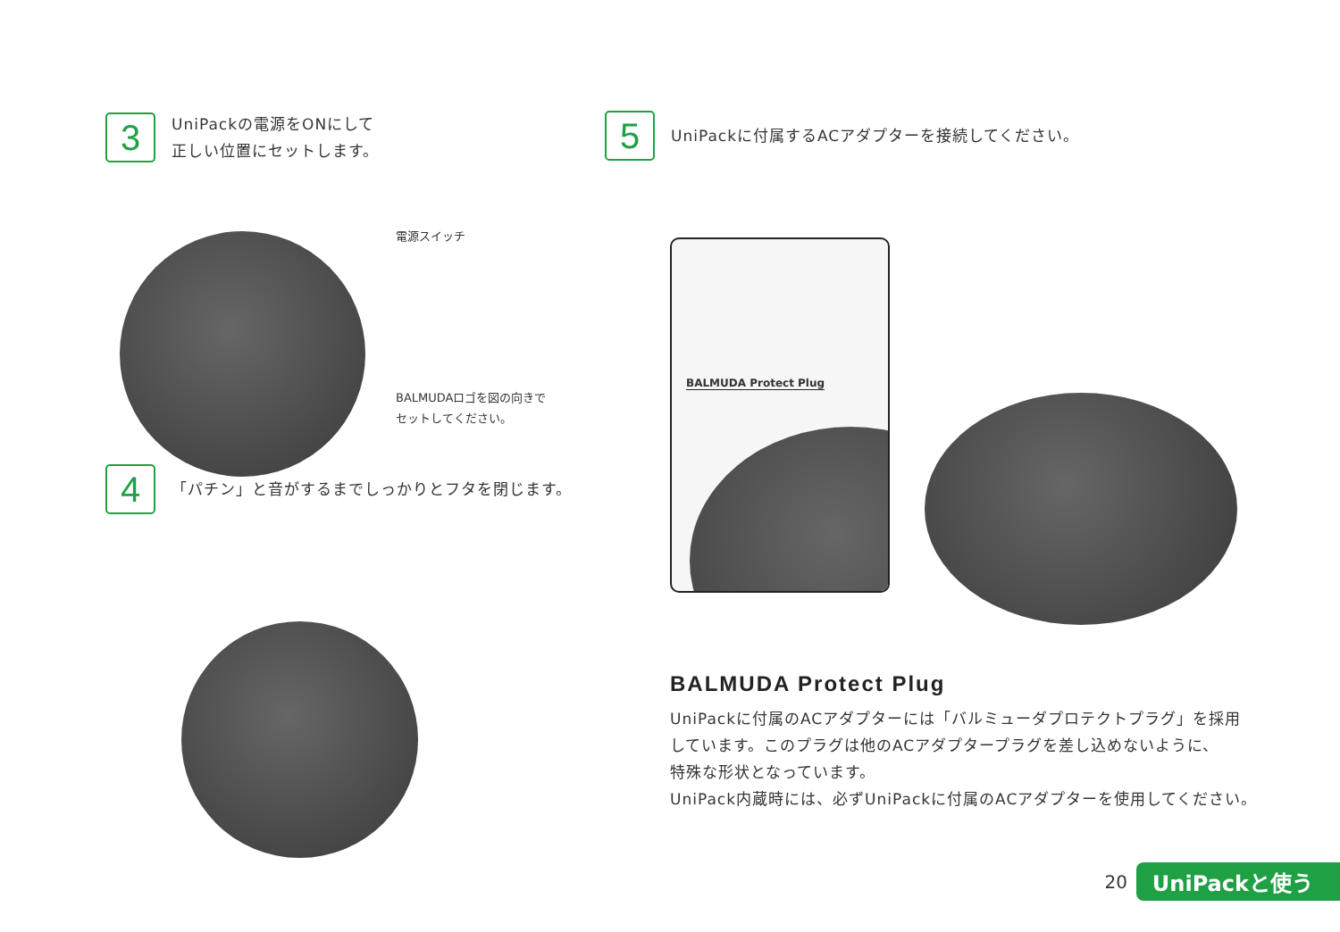3
UniPackの電源をONにして
正しい位置にセットします。
電源スイッチ
BALMUDAロゴを図の向きで
セットしてください。
4
「パチン」と音がするまでしっかりとフタを閉じます。
5
UniPackに付属するACアダプターを接続してください。
BALMUDA Protect Plug
BALMUDA Protect Plug
UniPackに付属のACアダプターには「バルミューダプロテクトプラグ」を採用
しています。このプラグは他のACアダプタープラグを差し込めないように、
特殊な形状となっています。
UniPack内蔵時には、必ずUniPackに付属のACアダプターを使用してください。
20 UniPackと使う